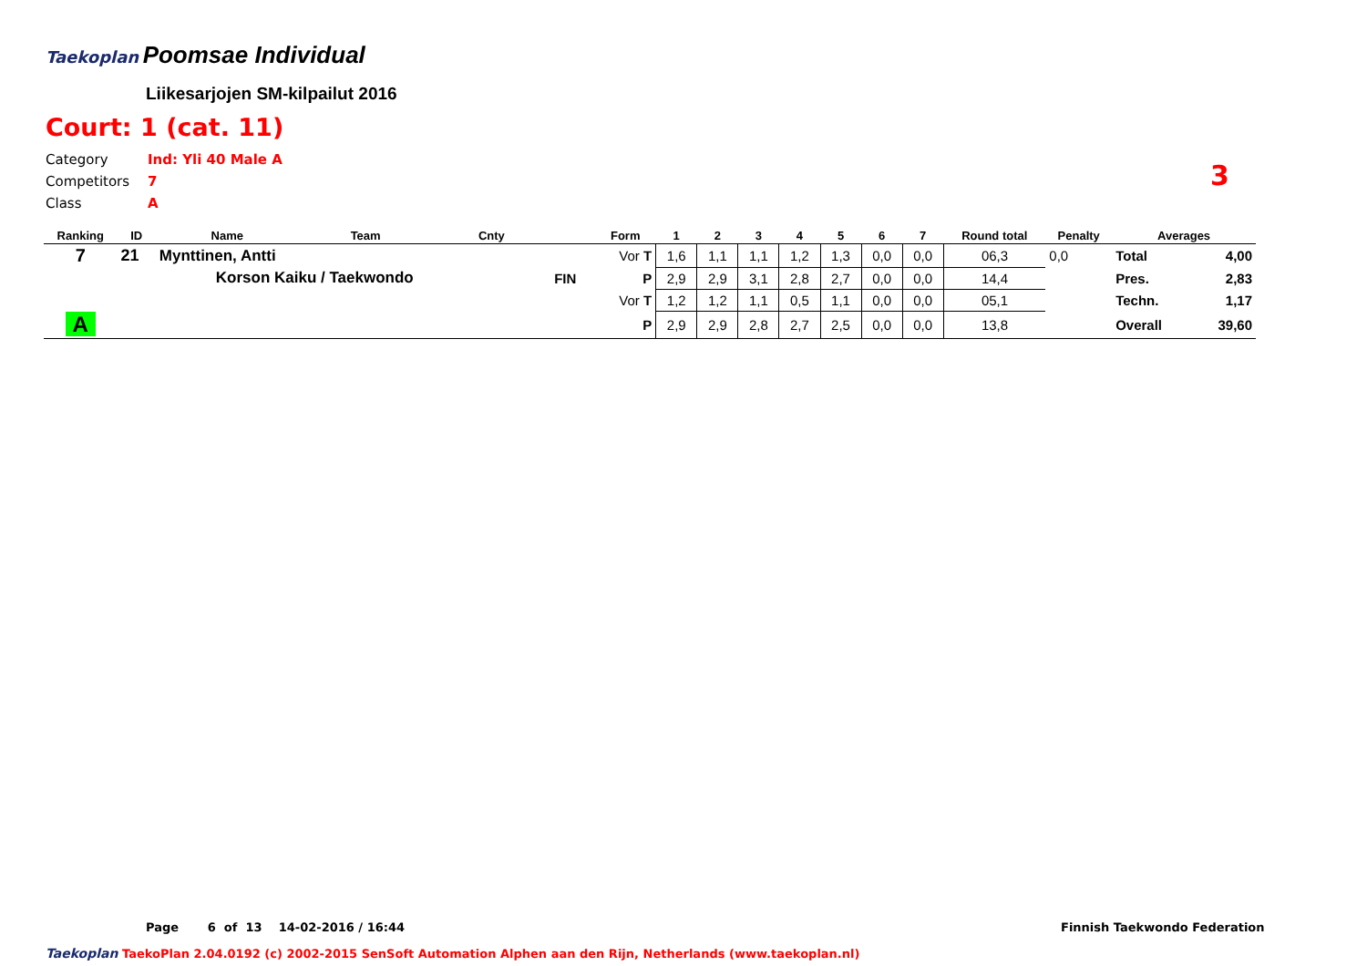Taekoplan
Poomsae Individual
Liikesarjojen SM-kilpailut 2016
Court: 1 (cat. 11)
Category Ind: Yli 40 Male A
Competitors 7
Class A
3
| Ranking | ID | Name | Team | Cnty | | Form | 1 | 2 | 3 | 4 | 5 | 6 | 7 | Round total | Penalty | Averages | |
| --- | --- | --- | --- | --- | --- | --- | --- | --- | --- | --- | --- | --- | --- | --- | --- | --- | --- |
| 7 | 21 | Mynttinen, Antti | | | | Vor T | 1,6 | 1,1 | 1,1 | 1,2 | 1,3 | 0,0 | 0,0 | 06,3 | 0,0 | Total | 4,00 |
| | | Korson Kaiku / Taekwondo | | | FIN | P | 2,9 | 2,9 | 3,1 | 2,8 | 2,7 | 0,0 | 0,0 | 14,4 | | Pres. | 2,83 |
| | | | | | | Vor T | 1,2 | 1,2 | 1,1 | 0,5 | 1,1 | 0,0 | 0,0 | 05,1 | | Techn. | 1,17 |
| A | | | | | | P | 2,9 | 2,9 | 2,8 | 2,7 | 2,5 | 0,0 | 0,0 | 13,8 | | Overall | 39,60 |
Page 6 of 13 14-02-2016 / 16:44
Finnish Taekwondo Federation
Taekoplan TaekoPlan 2.04.0192 (c) 2002-2015 SenSoft Automation Alphen aan den Rijn, Netherlands (www.taekoplan.nl)